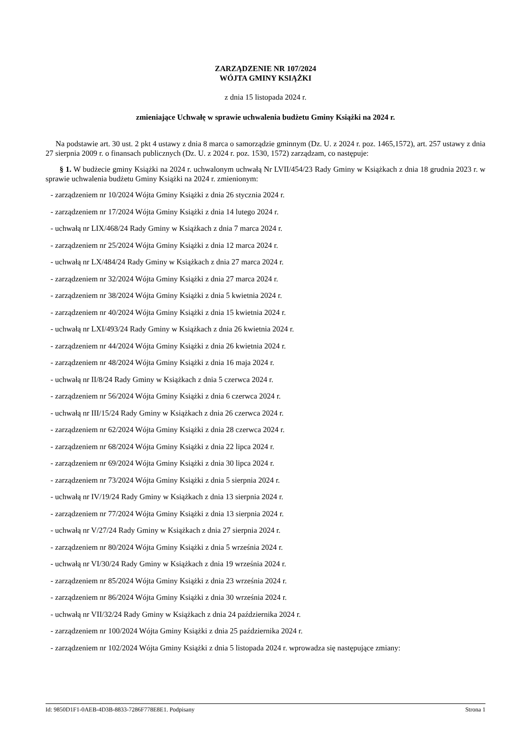ZARZĄDZENIE NR 107/2024
WÓJTA GMINY KSIĄŻKI
z dnia 15 listopada 2024 r.
zmieniające Uchwałę w sprawie uchwalenia budżetu Gminy Książki na 2024 r.
Na podstawie art. 30 ust. 2 pkt 4 ustawy z dnia 8 marca o samorządzie gminnym (Dz. U. z 2024 r. poz. 1465,1572), art. 257 ustawy z dnia 27 sierpnia 2009 r. o finansach publicznych (Dz. U. z 2024 r. poz. 1530, 1572) zarządzam, co następuje:
§ 1. W budżecie gminy Książki na 2024 r. uchwalonym uchwałą Nr LVII/454/23 Rady Gminy w Książkach z dnia 18 grudnia 2023 r. w sprawie uchwalenia budżetu Gminy Książki na 2024 r. zmienionym:
- zarządzeniem nr 10/2024 Wójta Gminy Książki z dnia 26 stycznia 2024 r.
- zarządzeniem nr 17/2024 Wójta Gminy Książki z dnia 14 lutego 2024 r.
- uchwałą nr LIX/468/24 Rady Gminy w Książkach z dnia 7 marca 2024 r.
- zarządzeniem nr 25/2024 Wójta Gminy Książki z dnia 12 marca 2024 r.
- uchwałą nr LX/484/24 Rady Gminy w Książkach z dnia 27 marca 2024 r.
- zarządzeniem nr 32/2024 Wójta Gminy Książki z dnia 27 marca 2024 r.
- zarządzeniem nr 38/2024 Wójta Gminy Książki z dnia 5 kwietnia 2024 r.
- zarządzeniem nr 40/2024 Wójta Gminy Książki z dnia 15 kwietnia 2024 r.
- uchwałą nr LXI/493/24 Rady Gminy w Książkach z dnia 26 kwietnia 2024 r.
- zarządzeniem nr 44/2024 Wójta Gminy Książki z dnia 26 kwietnia 2024 r.
- zarządzeniem nr 48/2024 Wójta Gminy Książki z dnia 16 maja 2024 r.
- uchwałą nr II/8/24 Rady Gminy w Książkach z dnia 5 czerwca 2024 r.
- zarządzeniem nr 56/2024 Wójta Gminy Książki z dnia 6 czerwca 2024 r.
- uchwałą nr III/15/24 Rady Gminy w Książkach z dnia 26 czerwca 2024 r.
- zarządzeniem nr 62/2024 Wójta Gminy Książki z dnia 28 czerwca 2024 r.
- zarządzeniem nr 68/2024 Wójta Gminy Książki z dnia 22 lipca 2024 r.
- zarządzeniem nr 69/2024 Wójta Gminy Książki z dnia 30 lipca 2024 r.
- zarządzeniem nr 73/2024 Wójta Gminy Książki z dnia 5 sierpnia 2024 r.
- uchwałą nr IV/19/24 Rady Gminy w Książkach z dnia 13 sierpnia 2024 r.
- zarządzeniem nr 77/2024 Wójta Gminy Książki z dnia 13 sierpnia 2024 r.
- uchwałą nr V/27/24 Rady Gminy w Książkach z dnia 27 sierpnia 2024 r.
- zarządzeniem nr 80/2024 Wójta Gminy Książki z dnia 5 września 2024 r.
- uchwałą nr VI/30/24 Rady Gminy w Książkach z dnia 19 września 2024 r.
- zarządzeniem nr 85/2024 Wójta Gminy Książki z dnia 23 września 2024 r.
- zarządzeniem nr 86/2024 Wójta Gminy Książki z dnia 30 września 2024 r.
- uchwałą nr VII/32/24 Rady Gminy w Książkach z dnia 24 października 2024 r.
- zarządzeniem nr 100/2024 Wójta Gminy Książki z dnia 25 października 2024 r.
- zarządzeniem nr 102/2024 Wójta Gminy Książki z dnia 5 listopada 2024 r. wprowadza się następujące zmiany:
Id: 9850D1F1-0AEB-4D3B-8833-7286F778E8E1. Podpisany Strona 1